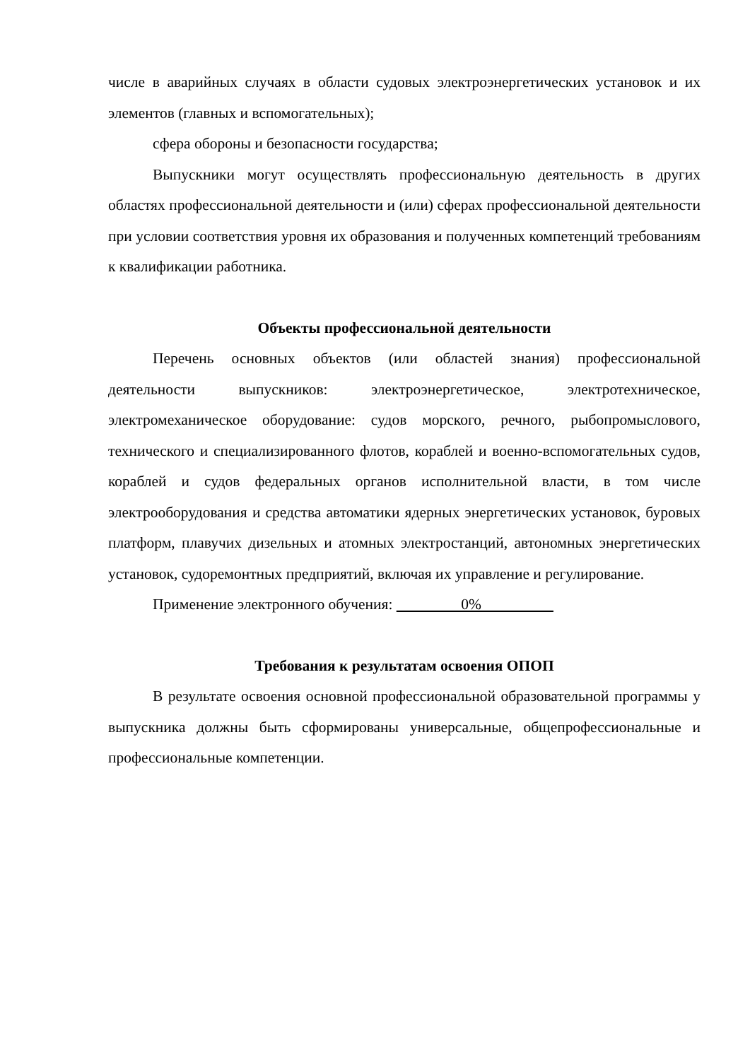числе в аварийных случаях в области судовых электроэнергетических установок и их элементов (главных и вспомогательных);
сфера обороны и безопасности государства;
Выпускники могут осуществлять профессиональную деятельность в других областях профессиональной деятельности и (или) сферах профессиональной деятельности при условии соответствия уровня их образования и полученных компетенций требованиям к квалификации работника.
Объекты профессиональной деятельности
Перечень основных объектов (или областей знания) профессиональной деятельности выпускников: электроэнергетическое, электротехническое, электромеханическое оборудование: судов морского, речного, рыбопромыслового, технического и специализированного флотов, кораблей и военно-вспомогательных судов, кораблей и судов федеральных органов исполнительной власти, в том числе электрооборудования и средства автоматики ядерных энергетических установок, буровых платформ, плавучих дизельных и атомных электростанций, автономных энергетических установок, судоремонтных предприятий, включая их управление и регулирование.
Применение электронного обучения: 0%
Требования к результатам освоения ОПОП
В результате освоения основной профессиональной образовательной программы у выпускника должны быть сформированы универсальные, общепрофессиональные и профессиональные компетенции.